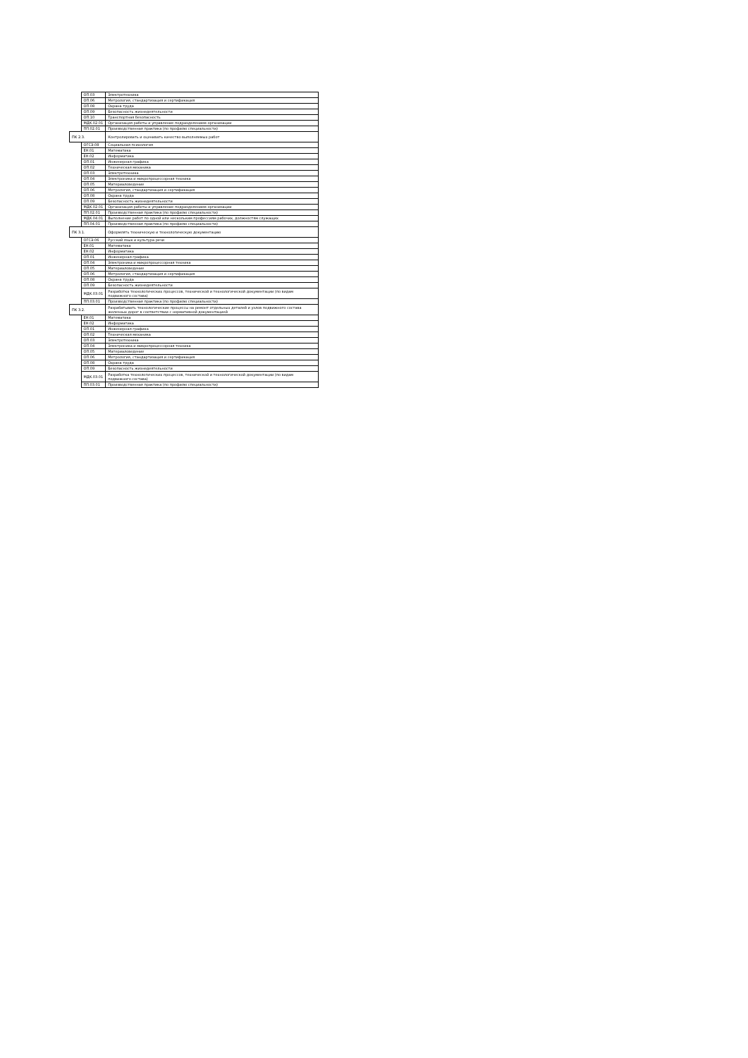| | ОП.03 | Электротехника |
| | ОП.06 | Метрология, стандартизация и сертификация |
| | ОП.08 | Охрана труда |
| | ОП.09 | Безопасность жизнедеятельности |
| | ОП.10 | Транспортная безопасность |
| | МДК.02.01 | Организация работы и управление подразделением организации |
| | ПП.02.01 | Производственная практика (по профилю специальности) |
| ПК 2.3. | | Контролировать и оценивать качество выполняемых работ |
| | ОГСЭ.08 | Социальная психология |
| | ЕН.01 | Математика |
| | ЕН.02 | Информатика |
| | ОП.01 | Инженерная графика |
| | ОП.02 | Техническая механика |
| | ОП.03 | Электротехника |
| | ОП.04 | Электроника и микропроцессорная техника |
| | ОП.05 | Материаловедение |
| | ОП.06 | Метрология, стандартизация и сертификация |
| | ОП.08 | Охрана труда |
| | ОП.09 | Безопасность жизнедеятельности |
| | МДК.02.01 | Организация работы и управление подразделением организации |
| | ПП.02.01 | Производственная практика (по профилю специальности) |
| | МДК.04.01 | Выполнение работ по одной или нескольким профессиям рабочих, должностям служащих |
| | ПП.04.01 | Производственная практика (по профилю специальности) |
| ПК 3.1. | | Оформлять техническую и технологическую документацию |
| | ОГСЭ.06 | Русский язык и культура речи |
| | ЕН.01 | Математика |
| | ЕН.02 | Информатика |
| | ОП.01 | Инженерная графика |
| | ОП.04 | Электроника и микропроцессорная техника |
| | ОП.05 | Материаловедение |
| | ОП.06 | Метрология, стандартизация и сертификация |
| | ОП.08 | Охрана труда |
| | ОП.09 | Безопасность жизнедеятельности |
| | МДК.03.01 | Разработка технологических процессов, технической и технологической документации (по видам подвижного состава) |
| | ПП.03.01 | Производственная практика (по профилю специальности) |
| ПК 3.2. | | Разрабатывать технологические процессы на ремонт отдельных деталей и узлов подвижного состава железных дорог в соответствии с нормативной документацией |
| | ЕН.01 | Математика |
| | ЕН.02 | Информатика |
| | ОП.01 | Инженерная графика |
| | ОП.02 | Техническая механика |
| | ОП.03 | Электротехника |
| | ОП.04 | Электроника и микропроцессорная техника |
| | ОП.05 | Материаловедение |
| | ОП.06 | Метрология, стандартизация и сертификация |
| | ОП.08 | Охрана труда |
| | ОП.09 | Безопасность жизнедеятельности |
| | МДК.03.01 | Разработка технологических процессов, технической и технологической документации (по видам подвижного состава) |
| | ПП.03.01 | Производственная практика (по профилю специальности) |